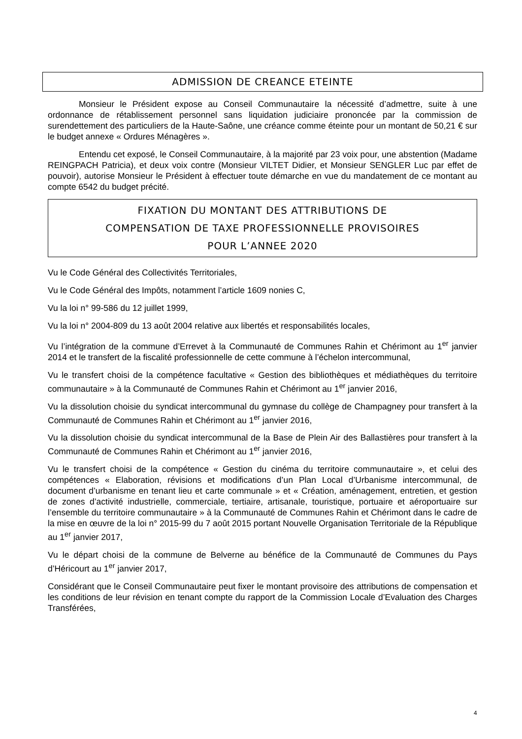ADMISSION DE CREANCE ETEINTE
Monsieur le Président expose au Conseil Communautaire la nécessité d’admettre, suite à une ordonnance de rétablissement personnel sans liquidation judiciaire prononcée par la commission de surendettement des particuliers de la Haute-Saône, une créance comme éteinte pour un montant de 50,21 € sur le budget annexe « Ordures Ménagères ».
Entendu cet exposé, le Conseil Communautaire, à la majorité par 23 voix pour, une abstention (Madame REINGPACH Patricia), et deux voix contre (Monsieur VILTET Didier, et Monsieur SENGLER Luc par effet de pouvoir), autorise Monsieur le Président à effectuer toute démarche en vue du mandatement de ce montant au compte 6542 du budget précité.
FIXATION DU MONTANT DES ATTRIBUTIONS DE
COMPENSATION DE TAXE PROFESSIONNELLE PROVISOIRES
POUR L’ANNEE 2020
Vu le Code Général des Collectivités Territoriales,
Vu le Code Général des Impôts, notamment l’article 1609 nonies C,
Vu la loi n° 99-586 du 12 juillet 1999,
Vu la loi n° 2004-809 du 13 août 2004 relative aux libertés et responsabilités locales,
Vu l’intégration de la commune d’Errevet à la Communauté de Communes Rahin et Chérimont au 1<sup>er</sup> janvier 2014 et le transfert de la fiscalité professionnelle de cette commune à l’échelon intercommunal,
Vu le transfert choisi de la compétence facultative « Gestion des bibliothèques et médiathèques du territoire communautaire » à la Communauté de Communes Rahin et Chérimont au 1<sup>er</sup> janvier 2016,
Vu la dissolution choisie du syndicat intercommunal du gymnase du collège de Champagney pour transfert à la Communauté de Communes Rahin et Chérimont au 1<sup>er</sup> janvier 2016,
Vu la dissolution choisie du syndicat intercommunal de la Base de Plein Air des Ballastières pour transfert à la Communauté de Communes Rahin et Chérimont au 1<sup>er</sup> janvier 2016,
Vu le transfert choisi de la compétence « Gestion du cinéma du territoire communautaire », et celui des compétences « Elaboration, révisions et modifications d’un Plan Local d’Urbanisme intercommunal, de document d’urbanisme en tenant lieu et carte communale » et « Création, aménagement, entretien, et gestion de zones d’activité industrielle, commerciale, tertiaire, artisanale, touristique, portuaire et aéroportuaire sur l’ensemble du territoire communautaire » à la Communauté de Communes Rahin et Chérimont dans le cadre de la mise en œuvre de la loi n° 2015-99 du 7 août 2015 portant Nouvelle Organisation Territoriale de la République au 1<sup>er</sup> janvier 2017,
Vu le départ choisi de la commune de Belverne au bénéfice de la Communauté de Communes du Pays d’Héricourt au 1<sup>er</sup> janvier 2017,
Considérant que le Conseil Communautaire peut fixer le montant provisoire des attributions de compensation et les conditions de leur révision en tenant compte du rapport de la Commission Locale d’Evaluation des Charges Transférées,
4